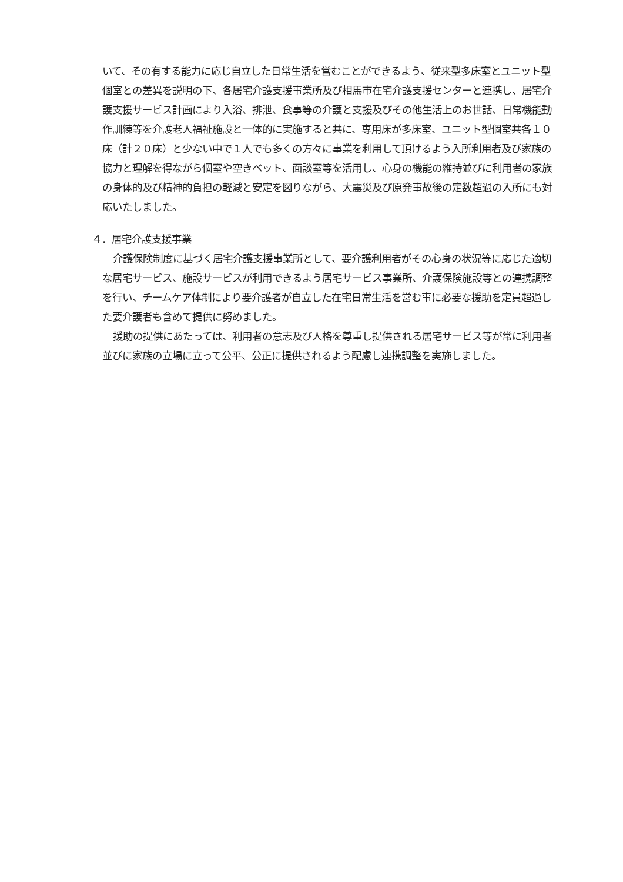いて、その有する能力に応じ自立した日常生活を営むことができるよう、従来型多床室とユニット型個室との差異を説明の下、各居宅介護支援事業所及び相馬市在宅介護支援センターと連携し、居宅介護支援サービス計画により入浴、排泄、食事等の介護と支援及びその他生活上のお世話、日常機能動作訓練等を介護老人福祉施設と一体的に実施すると共に、専用床が多床室、ユニット型個室共各１０床（計２０床）と少ない中で１人でも多くの方々に事業を利用して頂けるよう入所利用者及び家族の協力と理解を得ながら個室や空きベット、面談室等を活用し、心身の機能の維持並びに利用者の家族の身体的及び精神的負担の軽減と安定を図りながら、大震災及び原発事故後の定数超過の入所にも対応いたしました。
４．居宅介護支援事業
介護保険制度に基づく居宅介護支援事業所として、要介護利用者がその心身の状況等に応じた適切な居宅サービス、施設サービスが利用できるよう居宅サービス事業所、介護保険施設等との連携調整を行い、チームケア体制により要介護者が自立した在宅日常生活を営む事に必要な援助を定員超過した要介護者も含めて提供に努めました。
援助の提供にあたっては、利用者の意志及び人格を尊重し提供される居宅サービス等が常に利用者並びに家族の立場に立って公平、公正に提供されるよう配慮し連携調整を実施しました。